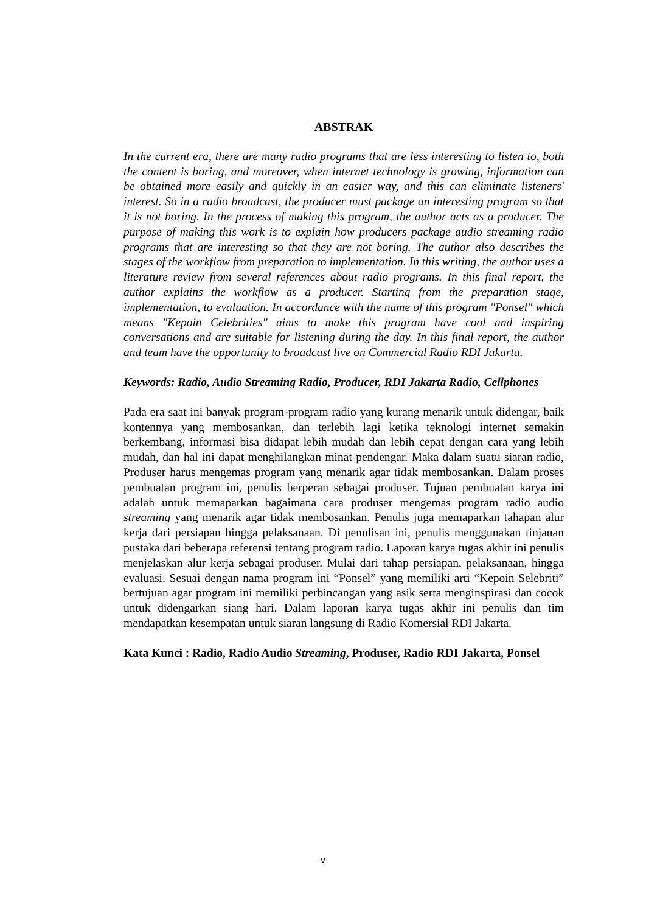ABSTRAK
In the current era, there are many radio programs that are less interesting to listen to, both the content is boring, and moreover, when internet technology is growing, information can be obtained more easily and quickly in an easier way, and this can eliminate listeners' interest. So in a radio broadcast, the producer must package an interesting program so that it is not boring. In the process of making this program, the author acts as a producer. The purpose of making this work is to explain how producers package audio streaming radio programs that are interesting so that they are not boring. The author also describes the stages of the workflow from preparation to implementation. In this writing, the author uses a literature review from several references about radio programs. In this final report, the author explains the workflow as a producer. Starting from the preparation stage, implementation, to evaluation. In accordance with the name of this program "Ponsel" which means "Kepoin Celebrities" aims to make this program have cool and inspiring conversations and are suitable for listening during the day. In this final report, the author and team have the opportunity to broadcast live on Commercial Radio RDI Jakarta.
Keywords: Radio, Audio Streaming Radio, Producer, RDI Jakarta Radio, Cellphones
Pada era saat ini banyak program-program radio yang kurang menarik untuk didengar, baik kontennya yang membosankan, dan terlebih lagi ketika teknologi internet semakin berkembang, informasi bisa didapat lebih mudah dan lebih cepat dengan cara yang lebih mudah, dan hal ini dapat menghilangkan minat pendengar. Maka dalam suatu siaran radio, Produser harus mengemas program yang menarik agar tidak membosankan. Dalam proses pembuatan program ini, penulis berperan sebagai produser. Tujuan pembuatan karya ini adalah untuk memaparkan bagaimana cara produser mengemas program radio audio streaming yang menarik agar tidak membosankan. Penulis juga memaparkan tahapan alur kerja dari persiapan hingga pelaksanaan. Di penulisan ini, penulis menggunakan tinjauan pustaka dari beberapa referensi tentang program radio. Laporan karya tugas akhir ini penulis menjelaskan alur kerja sebagai produser. Mulai dari tahap persiapan, pelaksanaan, hingga evaluasi. Sesuai dengan nama program ini “Ponsel” yang memiliki arti “Kepoin Selebriti” bertujuan agar program ini memiliki perbincangan yang asik serta menginspirasi dan cocok untuk didengarkan siang hari. Dalam laporan karya tugas akhir ini penulis dan tim mendapatkan kesempatan untuk siaran langsung di Radio Komersial RDI Jakarta.
Kata Kunci : Radio, Radio Audio Streaming, Produser, Radio RDI Jakarta, Ponsel
v